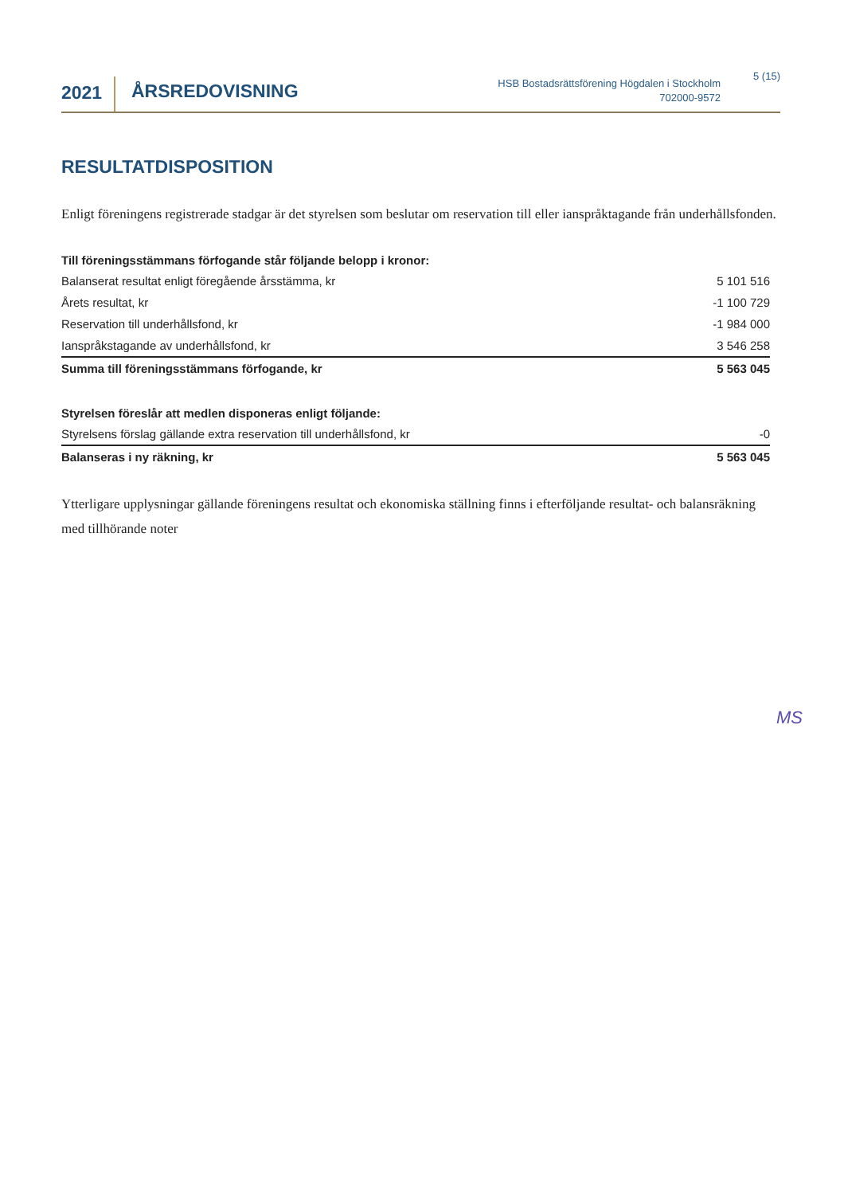2021
ÅRSREDOVISNING
HSB Bostadsrättsförening Högdalen i Stockholm
702000-9572
5 (15)
RESULTATDISPOSITION
Enligt föreningens registrerade stadgar är det styrelsen som beslutar om reservation till eller ianspråktagande från underhållsfonden.
| Till föreningsstämmans förfogande står följande belopp i kronor: | |
| --- | --- |
| Balanserat resultat enligt föregående årsstämma, kr | 5 101 516 |
| Årets resultat, kr | -1 100 729 |
| Reservation till underhållsfond, kr | -1 984 000 |
| Ianspråkstagande av underhållsfond, kr | 3 546 258 |
| Summa till föreningsstämmans förfogande, kr | 5 563 045 |
| Styrelsen föreslår att medlen disponeras enligt följande: | |
| --- | --- |
| Styrelsens förslag gällande extra reservation till underhållsfond, kr | -0 |
| Balanseras i ny räkning, kr | 5 563 045 |
Ytterligare upplysningar gällande föreningens resultat och ekonomiska ställning finns i efterföljande resultat- och balansräkning med tillhörande noter
MS